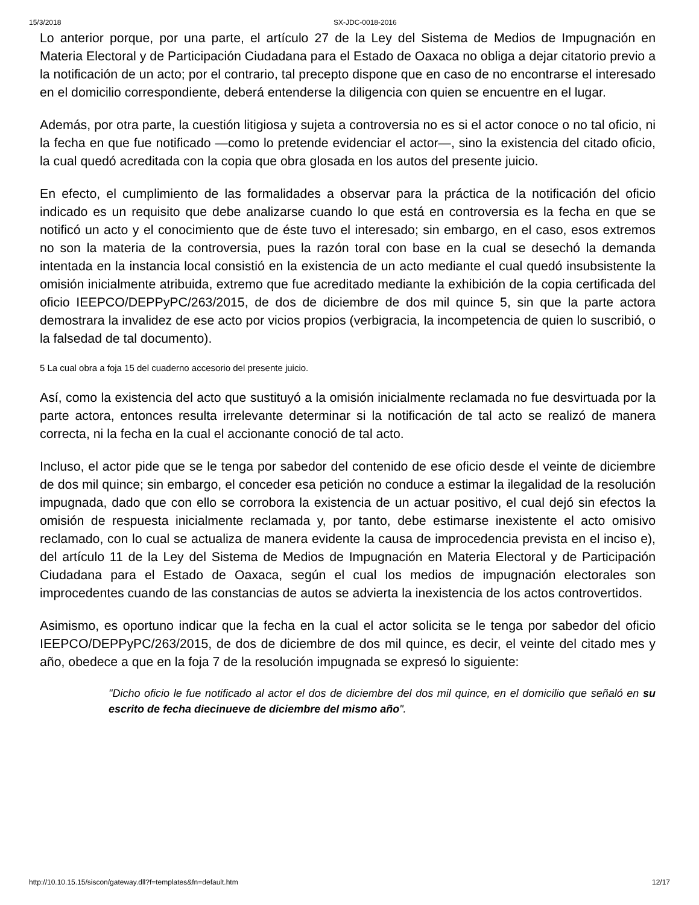15/3/2018 SX-JDC-0018-2016
Lo anterior porque, por una parte, el artículo 27 de la Ley del Sistema de Medios de Impugnación en Materia Electoral y de Participación Ciudadana para el Estado de Oaxaca no obliga a dejar citatorio previo a la notificación de un acto; por el contrario, tal precepto dispone que en caso de no encontrarse el interesado en el domicilio correspondiente, deberá entenderse la diligencia con quien se encuentre en el lugar.
Además, por otra parte, la cuestión litigiosa y sujeta a controversia no es si el actor conoce o no tal oficio, ni la fecha en que fue notificado —como lo pretende evidenciar el actor—, sino la existencia del citado oficio, la cual quedó acreditada con la copia que obra glosada en los autos del presente juicio.
En efecto, el cumplimiento de las formalidades a observar para la práctica de la notificación del oficio indicado es un requisito que debe analizarse cuando lo que está en controversia es la fecha en que se notificó un acto y el conocimiento que de éste tuvo el interesado; sin embargo, en el caso, esos extremos no son la materia de la controversia, pues la razón toral con base en la cual se desechó la demanda intentada en la instancia local consistió en la existencia de un acto mediante el cual quedó insubsistente la omisión inicialmente atribuida, extremo que fue acreditado mediante la exhibición de la copia certificada del oficio IEEPCO/DEPPyPC/263/2015, de dos de diciembre de dos mil quince 5, sin que la parte actora demostrara la invalidez de ese acto por vicios propios (verbigracia, la incompetencia de quien lo suscribió, o la falsedad de tal documento).
5 La cual obra a foja 15 del cuaderno accesorio del presente juicio.
Así, como la existencia del acto que sustituyó a la omisión inicialmente reclamada no fue desvirtuada por la parte actora, entonces resulta irrelevante determinar si la notificación de tal acto se realizó de manera correcta, ni la fecha en la cual el accionante conoció de tal acto.
Incluso, el actor pide que se le tenga por sabedor del contenido de ese oficio desde el veinte de diciembre de dos mil quince; sin embargo, el conceder esa petición no conduce a estimar la ilegalidad de la resolución impugnada, dado que con ello se corrobora la existencia de un actuar positivo, el cual dejó sin efectos la omisión de respuesta inicialmente reclamada y, por tanto, debe estimarse inexistente el acto omisivo reclamado, con lo cual se actualiza de manera evidente la causa de improcedencia prevista en el inciso e), del artículo 11 de la Ley del Sistema de Medios de Impugnación en Materia Electoral y de Participación Ciudadana para el Estado de Oaxaca, según el cual los medios de impugnación electorales son improcedentes cuando de las constancias de autos se advierta la inexistencia de los actos controvertidos.
Asimismo, es oportuno indicar que la fecha en la cual el actor solicita se le tenga por sabedor del oficio IEEPCO/DEPPyPC/263/2015, de dos de diciembre de dos mil quince, es decir, el veinte del citado mes y año, obedece a que en la foja 7 de la resolución impugnada se expresó lo siguiente:
"Dicho oficio le fue notificado al actor el dos de diciembre del dos mil quince, en el domicilio que señaló en su escrito de fecha diecinueve de diciembre del mismo año".
http://10.10.15.15/siscon/gateway.dll?f=templates&fn=default.htm 12/17